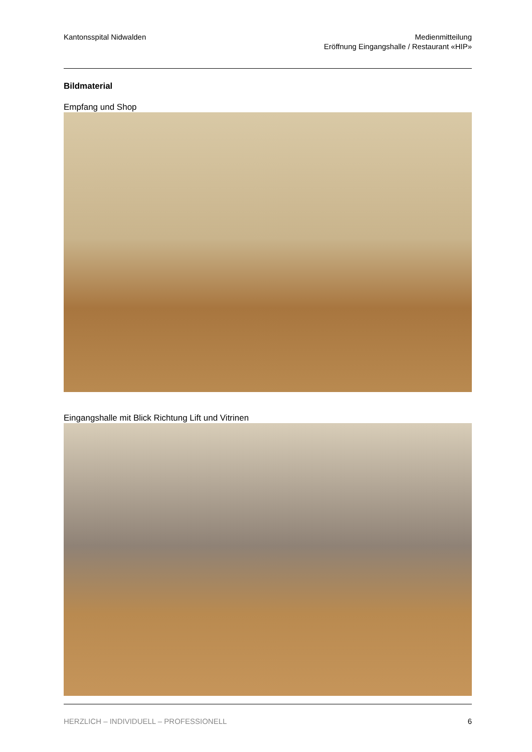Kantonsspital Nidwalden Medienmitteilung
Eröffnung Eingangshalle / Restaurant «HIP»
Bildmaterial
Empfang und Shop
Eingangshalle mit Blick Richtung Lift und Vitrinen
HERZLICH – INDIVIDUELL – PROFESSIONELL 6